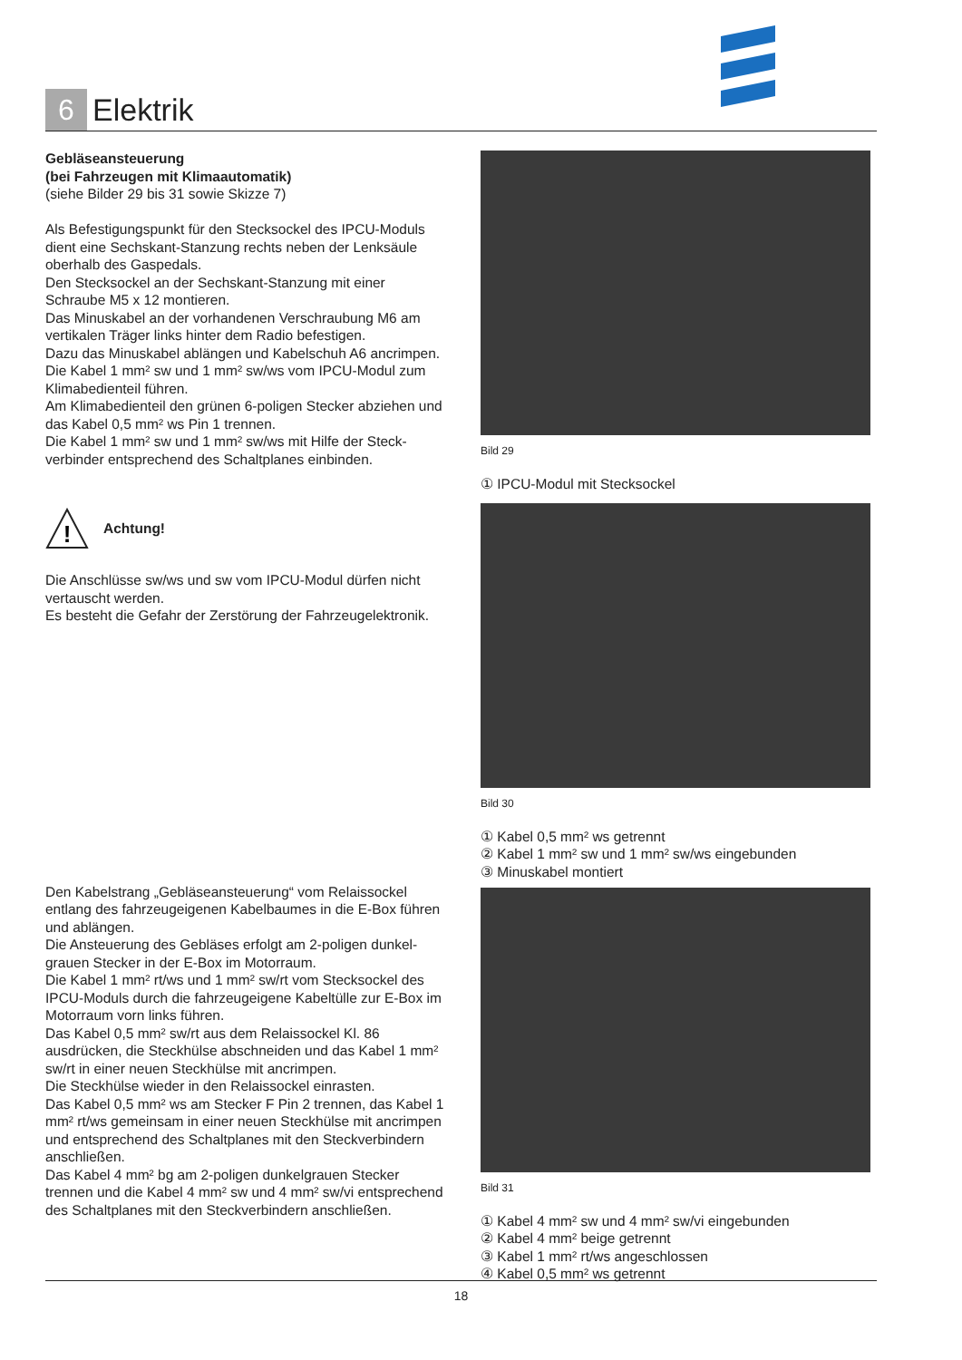6
Elektrik
Gebläseansteuerung
(bei Fahrzeugen mit Klimaautomatik)
(siehe Bilder 29 bis 31 sowie Skizze 7)
Als Befestigungspunkt für den Stecksockel des IPCU-Moduls dient eine Sechskant-Stanzung rechts neben der Lenksäule oberhalb des Gaspedals.
Den Stecksockel an der Sechskant-Stanzung mit einer Schraube M5 x 12 montieren.
Das Minuskabel an der vorhandenen Verschraubung M6 am vertikalen Träger links hinter dem Radio befestigen.
Dazu das Minuskabel ablängen und Kabelschuh A6 ancrimpen.
Die Kabel 1 mm² sw und 1 mm² sw/ws vom IPCU-Modul zum Klimabedienteil führen.
Am Klimabedienteil den grünen 6-poligen Stecker abziehen und das Kabel 0,5 mm² ws Pin 1 trennen.
Die Kabel 1 mm² sw und 1 mm² sw/ws mit Hilfe der Steck-verbinder entsprechend des Schaltplanes einbinden.
!
Achtung!
Die Anschlüsse sw/ws und sw vom IPCU-Modul dürfen nicht vertauscht werden.
Es besteht die Gefahr der Zerstörung der Fahrzeugelektronik.
Den Kabelstrang „Gebläseansteuerung“ vom Relaissockel entlang des fahrzeugeigenen Kabelbaumes in die E-Box führen und ablängen.
Die Ansteuerung des Gebläses erfolgt am 2-poligen dunkel-grauen Stecker in der E-Box im Motorraum.
Die Kabel 1 mm² rt/ws und 1 mm² sw/rt vom Stecksockel des IPCU-Moduls durch die fahrzeugeigene Kabeltülle zur E-Box im Motorraum vorn links führen.
Das Kabel 0,5 mm² sw/rt aus dem Relaissockel Kl. 86 ausdrücken, die Steckhülse abschneiden und das Kabel 1 mm² sw/rt in einer neuen Steckhülse mit ancrimpen.
Die Steckhülse wieder in den Relaissockel einrasten.
Das Kabel 0,5 mm² ws am Stecker F Pin 2 trennen, das Kabel 1 mm² rt/ws gemeinsam in einer neuen Steckhülse mit ancrimpen und entsprechend des Schaltplanes mit den Steckverbindern anschließen.
Das Kabel 4 mm² bg am 2-poligen dunkelgrauen Stecker trennen und die Kabel 4 mm² sw und 4 mm² sw/vi entsprechend des Schaltplanes mit den Steckverbindern anschließen.
Bild 29
① IPCU-Modul mit Stecksockel
Bild 30
① Kabel 0,5 mm² ws getrennt
② Kabel 1 mm² sw und 1 mm² sw/ws eingebunden
③ Minuskabel montiert
Bild 31
① Kabel 4 mm² sw und 4 mm² sw/vi eingebunden
② Kabel 4 mm² beige getrennt
③ Kabel 1 mm² rt/ws angeschlossen
④ Kabel 0,5 mm² ws getrennt
18